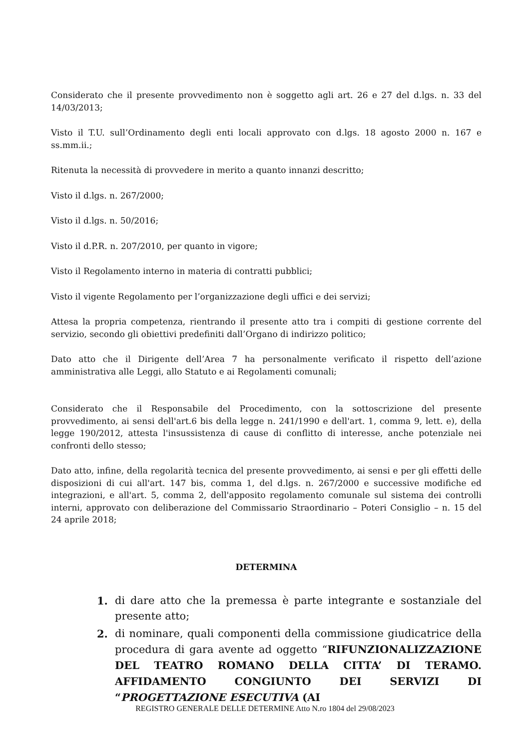Considerato che il presente provvedimento non è soggetto agli art. 26 e 27 del d.lgs. n. 33 del 14/03/2013;
Visto il T.U. sull’Ordinamento degli enti locali approvato con d.lgs. 18 agosto 2000 n. 167 e ss.mm.ii.;
Ritenuta la necessità di provvedere in merito a quanto innanzi descritto;
Visto il d.lgs. n. 267/2000;
Visto il d.lgs. n. 50/2016;
Visto il d.P.R. n. 207/2010, per quanto in vigore;
Visto il Regolamento interno in materia di contratti pubblici;
Visto il vigente Regolamento per l’organizzazione degli uffici e dei servizi;
Attesa la propria competenza, rientrando il presente atto tra i compiti di gestione corrente del servizio, secondo gli obiettivi predefiniti dall’Organo di indirizzo politico;
Dato atto che il Dirigente dell’Area 7 ha personalmente verificato il rispetto dell’azione amministrativa alle Leggi, allo Statuto e ai Regolamenti comunali;
Considerato che il Responsabile del Procedimento, con la sottoscrizione del presente provvedimento, ai sensi dell'art.6 bis della legge n. 241/1990 e dell'art. 1, comma 9, lett. e), della legge 190/2012, attesta l'insussistenza di cause di conflitto di interesse, anche potenziale nei confronti dello stesso;
Dato atto, infine, della regolarità tecnica del presente provvedimento, ai sensi e per gli effetti delle disposizioni di cui all'art. 147 bis, comma 1, del d.lgs. n. 267/2000 e successive modifiche ed integrazioni, e all'art. 5, comma 2, dell'apposito regolamento comunale sul sistema dei controlli interni, approvato con deliberazione del Commissario Straordinario – Poteri Consiglio – n. 15 del 24 aprile 2018;
DETERMINA
1. di dare atto che la premessa è parte integrante e sostanziale del presente atto;
2. di nominare, quali componenti della commissione giudicatrice della procedura di gara avente ad oggetto “RIFUNZIONALIZZAZIONE DEL TEATRO ROMANO DELLA CITTA’ DI TERAMO. AFFIDAMENTO CONGIUNTO DEI SERVIZI DI “PROGETTAZIONE ESECUTIVA (AI
REGISTRO GENERALE DELLE DETERMINE Atto N.ro 1804 del 29/08/2023